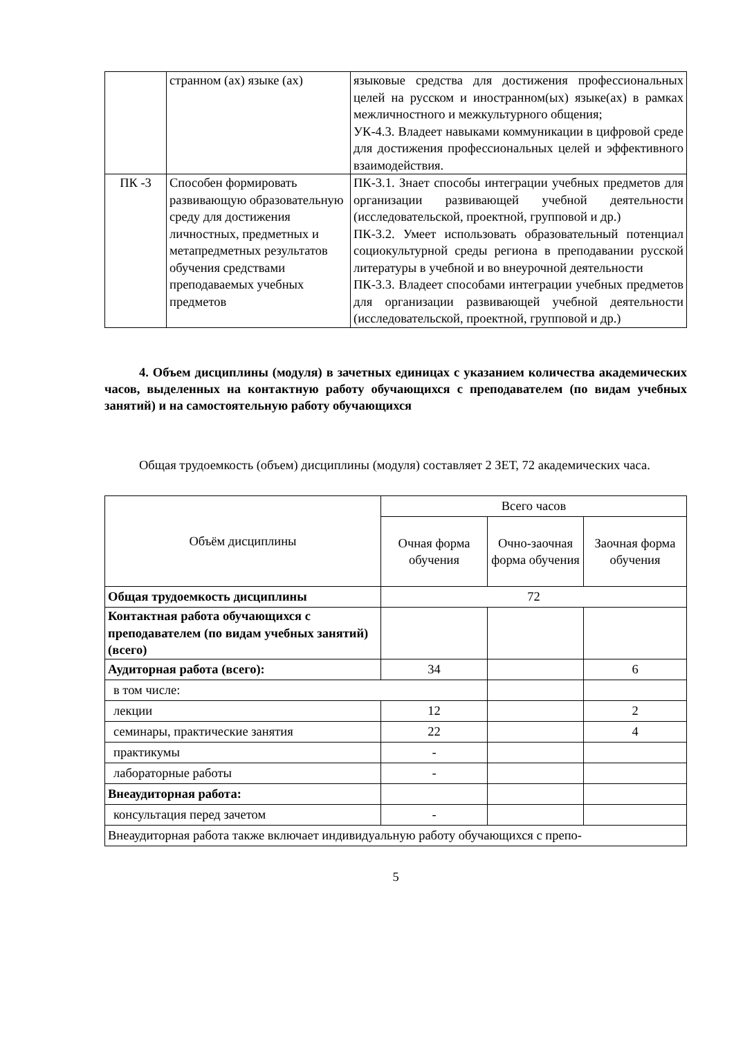| | странном (ах) языке (ах) | языковые средства для достижения профессиональных целей на русском и иностранном(ых) языке(ах) в рамках межличностного и межкультурного общения; УК-4.3. Владеет навыками коммуникации в цифровой среде для достижения профессиональных целей и эффективного взаимодействия. |
| ПК -3 | Способен формировать развивающую образовательную среду для достижения личностных, предметных и метапредметных результатов обучения средствами преподаваемых учебных предметов | ПК-3.1. Знает способы интеграции учебных предметов для организации развивающей учебной деятельности (исследовательской, проектной, групповой и др.) ПК-3.2. Умеет использовать образовательный потенциал социокультурной среды региона в преподавании русской литературы в учебной и во внеурочной деятельности ПК-3.3. Владеет способами интеграции учебных предметов для организации развивающей учебной деятельности (исследовательской, проектной, групповой и др.) |
4. Объем дисциплины (модуля) в зачетных единицах с указанием количества академических часов, выделенных на контактную работу обучающихся с преподавателем (по видам учебных занятий) и на самостоятельную работу обучающихся
Общая трудоемкость (объем) дисциплины (модуля) составляет 2 ЗЕТ, 72 академических часа.
| Объём дисциплины | Всего часов | | |
| | Очная форма обучения | Очно-заочная форма обучения | Заочная форма обучения |
| Общая трудоемкость дисциплины | 72 | | |
| Контактная работа обучающихся с преподавателем (по видам учебных занятий) (всего) | | | |
| Аудиторная работа (всего): | 34 | | 6 |
| в том числе: | | | |
| лекции | 12 | | 2 |
| семинары, практические занятия | 22 | | 4 |
| практикумы | - | | |
| лабораторные работы | - | | |
| Внеаудиторная работа: | | | |
| консультация перед зачетом | - | | |
| Внеаудиторная работа также включает индивидуальную работу обучающихся с препо- | | | |
5